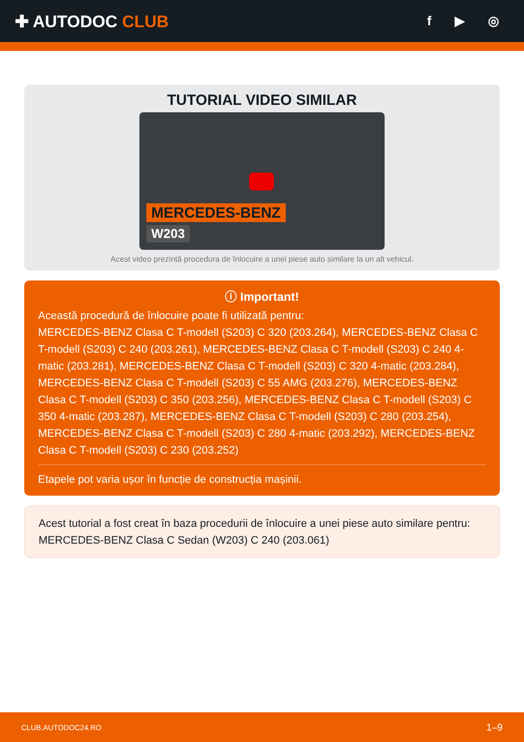✚ AUTODOC CLUB
f ▶ ◎
TUTORIAL VIDEO SIMILAR
MERCEDES-BENZ
W203
Acest video prezintă procedura de înlocuire a unei piese auto similare la un alt vehicul.
ⓘ Important!
Această procedură de înlocuire poate fi utilizată pentru:
MERCEDES-BENZ Clasa C T-modell (S203) C 320 (203.264), MERCEDES-BENZ Clasa C T-modell (S203) C 240 (203.261), MERCEDES-BENZ Clasa C T-modell (S203) C 240 4-matic (203.281), MERCEDES-BENZ Clasa C T-modell (S203) C 320 4-matic (203.284), MERCEDES-BENZ Clasa C T-modell (S203) C 55 AMG (203.276), MERCEDES-BENZ Clasa C T-modell (S203) C 350 (203.256), MERCEDES-BENZ Clasa C T-modell (S203) C 350 4-matic (203.287), MERCEDES-BENZ Clasa C T-modell (S203) C 280 (203.254), MERCEDES-BENZ Clasa C T-modell (S203) C 280 4-matic (203.292), MERCEDES-BENZ Clasa C T-modell (S203) C 230 (203.252)
Etapele pot varia ușor în funcție de construcția mașinii.
Acest tutorial a fost creat în baza procedurii de înlocuire a unei piese auto similare pentru: MERCEDES-BENZ Clasa C Sedan (W203) C 240 (203.061)
CLUB.AUTODOC24.RO 1–9